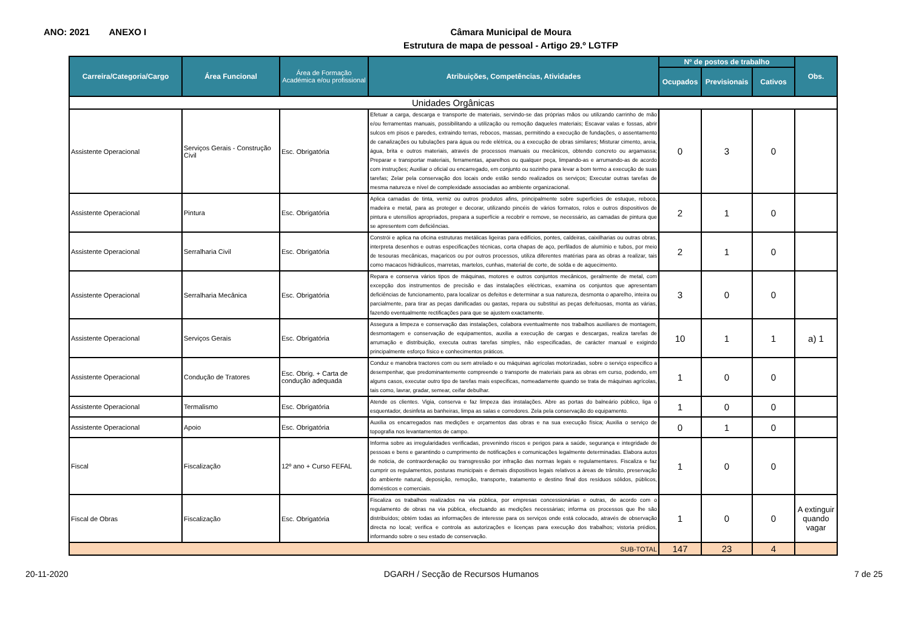ANO: 2021 ANEXO I
Câmara Municipal de Moura
Estrutura de mapa de pessoal - Artigo 29.º LGTFP
| Carreira/Categoria/Cargo | Área Funcional | Área de Formação Académica e/ou profissional | Atribuições, Competências, Atividades | Nº de postos de trabalho | | | Obs. |
| --- | --- | --- | --- | --- | --- | --- | --- |
| | | | | Ocupados | Previsionais | Cativos | |
| Unidades Orgânicas | | | | | | | |
| Assistente Operacional | Serviços Gerais - Construção Civil | Esc. Obrigatória | Efetuar a carga, descarga e transporte de materiais, servindo-se das próprias mãos ou utilizando carrinho de mão e/ou ferramentas manuais, possibilitando a utilização ou remoção daqueles materiais; Escavar valas e fossas, abrir sulcos em pisos e paredes, extraindo terras, rebocos, massas, permitindo a execução de fundações, o assentamento de canalizações ou tubulações para água ou rede elétrica, ou a execução de obras similares; Misturar cimento, areia, água, brita e outros materiais, através de processos manuais ou mecânicos, obtendo concreto ou argamassa; Preparar e transportar materiais, ferramentas, aparelhos ou qualquer peça, limpando-as e arrumando-as de acordo com instruções; Auxiliar o oficial ou encarregado, em conjunto ou sozinho para levar a bom termo a execução de suas tarefas; Zelar pela conservação dos locais onde estão sendo realizados os serviços; Executar outras tarefas de mesma natureza e nível de complexidade associadas ao ambiente organizacional. | 0 | 3 | 0 | |
| Assistente Operacional | Pintura | Esc. Obrigatória | Aplica camadas de tinta, verniz ou outros produtos afins, principalmente sobre superfícies de estuque, reboco, madeira e metal, para as proteger e decorar, utilizando pincéis de vários formatos, rolos e outros dispositivos de pintura e utensílios apropriados, prepara a superfície a recobrir e remove, se necessário, as camadas de pintura que se apresentem com deficiências. | 2 | 1 | 0 | |
| Assistente Operacional | Serralharia Civil | Esc. Obrigatória | Constrói e aplica na oficina estruturas metálicas ligeiras para edifícios, pontes, caldeiras, caixilharias ou outras obras, interpreta desenhos e outras especificações técnicas, corta chapas de aço, perfilados de alumínio e tubos, por meio de tesouras mecânicas, maçaricos ou por outros processos, utiliza diferentes matérias para as obras a realizar, tais como macacos hidráulicos, marretas, martelos, cunhas, material de corte, de solda e de aquecimento. | 2 | 1 | 0 | |
| Assistente Operacional | Serralharia Mecânica | Esc. Obrigatória | Repara e conserva vários tipos de máquinas, motores e outros conjuntos mecânicos, geralmente de metal, com excepção dos instrumentos de precisão e das instalações eléctricas, examina os conjuntos que apresentam deficiências de funcionamento, para localizar os defeitos e determinar a sua natureza, desmonta o aparelho, inteira ou parcialmente, para tirar as peças danificadas ou gastas, repara ou substitui as peças defeituosas, monta as várias, fazendo eventualmente rectificações para que se ajustem exactamente. | 3 | 0 | 0 | |
| Assistente Operacional | Serviços Gerais | Esc. Obrigatória | Assegura a limpeza e conservação das instalações, colabora eventualmente nos trabalhos auxiliares de montagem, desmontagem e conservação de equipamentos, auxilia a execução de cargas e descargas, realiza tarefas de arrumação e distribuição, executa outras tarefas simples, não especificadas, de carácter manual e exigindo principalmente esforço físico e conhecimentos práticos. | 10 | 1 | 1 | a) 1 |
| Assistente Operacional | Condução de Tratores | Esc. Obrig. + Carta de condução adequada | Conduz e manobra tractores com ou sem atrelado e ou máquinas agrícolas motorizadas, sobre o serviço especifico a desempenhar, que predominantemente compreende o transporte de materiais para as obras em curso, podendo, em alguns casos, executar outro tipo de tarefas mais especificas, nomeadamente quando se trata de máquinas agrícolas, tais como, lavrar, gradar, semear, ceifar debulhar. | 1 | 0 | 0 | |
| Assistente Operacional | Termalismo | Esc. Obrigatória | Atende os clientes. Vigia, conserva e faz limpeza das instalações. Abre as portas do balneário público, liga o esquentador, desinfeta as banheiras, limpa as salas e corredores. Zela pela conservação do equipamento. | 1 | 0 | 0 | |
| Assistente Operacional | Apoio | Esc. Obrigatória | Auxilia os encarregados nas medições e orçamentos das obras e na sua execução física; Auxilia o serviço de topografia nos levantamentos de campo. | 0 | 1 | 0 | |
| Fiscal | Fiscalização | 12º ano + Curso FEFAL | Informa sobre as irregularidades verificadas, prevenindo riscos e perigos para a saúde, segurança e integridade de pessoas e bens e garantindo o cumprimento de notificações e comunicações legalmente determinadas. Elabora autos de noticia, de contraordenação ou transgressão por infração das normas legais e regulamentares. Fiscaliza e faz cumprir os regulamentos, posturas municipais e demais dispositivos legais relativos a áreas de trânsito, preservação do ambiente natural, deposição, remoção, transporte, tratamento e destino final dos resíduos sólidos, públicos, domésticos e comerciais. | 1 | 0 | 0 | |
| Fiscal de Obras | Fiscalização | Esc. Obrigatória | Fiscaliza os trabalhos realizados na via pública, por empresas concessionárias e outras, de acordo com o regulamento de obras na via pública, efectuando as medições necessárias; informa os processos que lhe são distribuídos; obtém todas as informações de interesse para os serviços onde está colocado, através de observação directa no local; verifica e controla as autorizações e licenças para execução dos trabalhos; vistoria prédios, informando sobre o seu estado de conservação. | 1 | 0 | 0 | A extinguir quando vagar |
| SUB-TOTAL | | | | 147 | 23 | 4 | |
20-11-2020 DGARH / Secção de Recursos Humanos 7 de 25